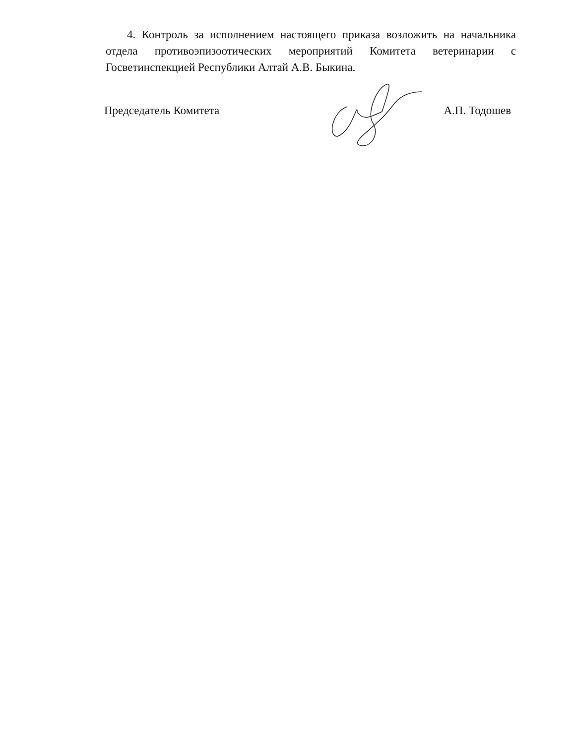4. Контроль за исполнением настоящего приказа возложить на начальника отдела противоэпизоотических мероприятий Комитета ветеринарии с Госветинспекцией Республики Алтай А.В. Быкина.
Председатель Комитета А.П. Тодошев